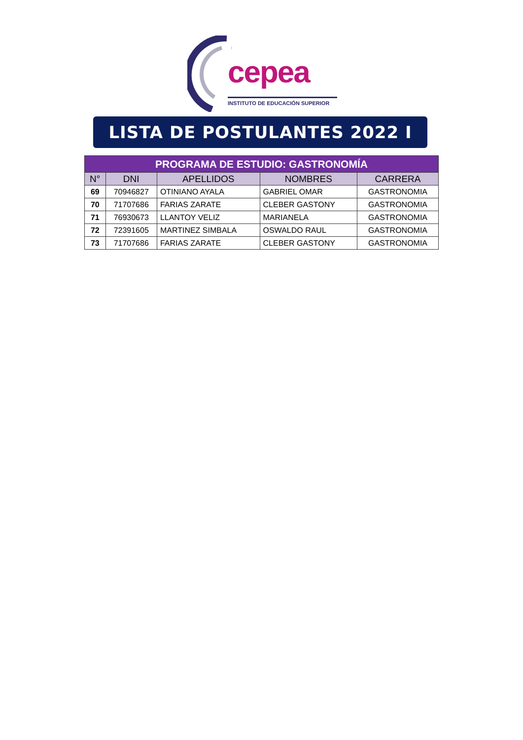cepea
INSTITUTO DE EDUCACIÓN SUPERIOR
LISTA DE POSTULANTES 2022 I
| PROGRAMA DE ESTUDIO: GASTRONOMÍA | | | | |
| --- | --- | --- | --- | --- |
| N° | DNI | APELLIDOS | NOMBRES | CARRERA |
| 69 | 70946827 | OTINIANO AYALA | GABRIEL OMAR | GASTRONOMIA |
| 70 | 71707686 | FARIAS ZARATE | CLEBER GASTONY | GASTRONOMIA |
| 71 | 76930673 | LLANTOY VELIZ | MARIANELA | GASTRONOMIA |
| 72 | 72391605 | MARTINEZ SIMBALA | OSWALDO RAUL | GASTRONOMIA |
| 73 | 71707686 | FARIAS ZARATE | CLEBER GASTONY | GASTRONOMIA |